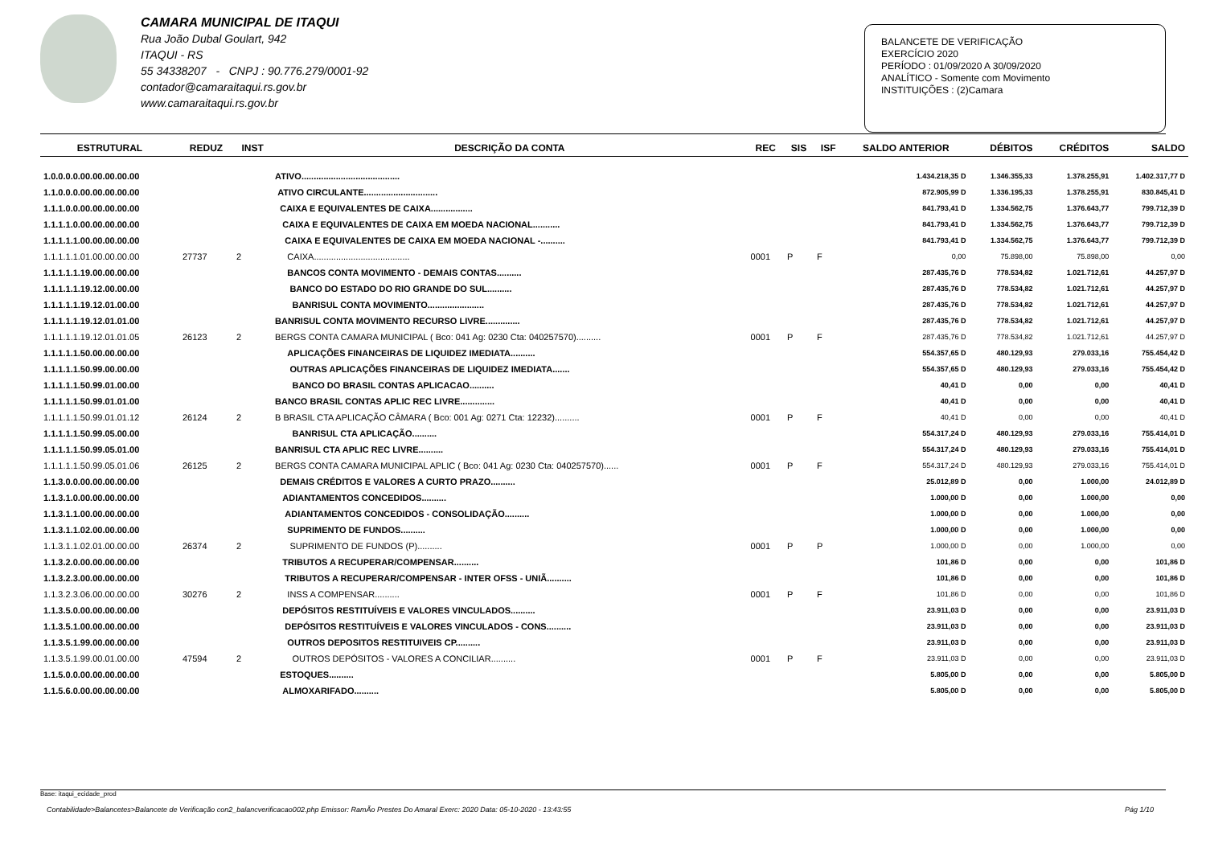CAMARA MUNICIPAL DE ITAQUI
Rua João Dubal Goulart, 942
ITAQUI - RS
55 34338207 - CNPJ : 90.776.279/0001-92
contador@camaraitaqui.rs.gov.br
www.camaraitaqui.rs.gov.br
BALANCETE DE VERIFICAÇÃO
EXERCÍCIO 2020
PERÍODO : 01/09/2020 A 30/09/2020
ANALÍTICO - Somente com Movimento
INSTITUIÇÕES : (2)Camara
| ESTRUTURAL | REDUZ | INST | DESCRIÇÃO DA CONTA | REC | SIS | ISF | SALDO ANTERIOR | DÉBITOS | CRÉDITOS | SALDO |
| --- | --- | --- | --- | --- | --- | --- | --- | --- | --- | --- |
| 1.0.0.0.0.00.00.00.00.00 | | | ATIVO........................................ | | | | 1.434.218,35 D | 1.346.355,33 | 1.378.255,91 | 1.402.317,77 D |
| 1.1.0.0.0.00.00.00.00.00 | | | ATIVO CIRCULANTE.............................. | | | | 872.905,99 D | 1.336.195,33 | 1.378.255,91 | 830.845,41 D |
| 1.1.1.0.0.00.00.00.00.00 | | | CAIXA E EQUIVALENTES DE CAIXA................. | | | | 841.793,41 D | 1.334.562,75 | 1.376.643,77 | 799.712,39 D |
| 1.1.1.1.0.00.00.00.00.00 | | | CAIXA E EQUIVALENTES DE CAIXA EM MOEDA NACIONAL........... | | | | 841.793,41 D | 1.334.562,75 | 1.376.643,77 | 799.712,39 D |
| 1.1.1.1.1.00.00.00.00.00 | | | CAIXA E EQUIVALENTES DE CAIXA EM MOEDA NACIONAL -.......... | | | | 841.793,41 D | 1.334.562,75 | 1.376.643,77 | 799.712,39 D |
| 1.1.1.1.1.01.00.00.00.00 | 27737 | 2 | CAIXA....................................... | 0001 | P | F | 0,00 | 75.898,00 | 75.898,00 | 0,00 |
| 1.1.1.1.1.19.00.00.00.00 | | | BANCOS CONTA MOVIMENTO - DEMAIS CONTAS.......... | | | | 287.435,76 D | 778.534,82 | 1.021.712,61 | 44.257,97 D |
| 1.1.1.1.1.19.12.00.00.00 | | | BANCO DO ESTADO DO RIO GRANDE DO SUL.......... | | | | 287.435,76 D | 778.534,82 | 1.021.712,61 | 44.257,97 D |
| 1.1.1.1.1.19.12.01.00.00 | | | BANRISUL CONTA MOVIMENTO....................... | | | | 287.435,76 D | 778.534,82 | 1.021.712,61 | 44.257,97 D |
| 1.1.1.1.1.19.12.01.01.00 | | | BANRISUL CONTA MOVIMENTO RECURSO LIVRE.............. | | | | 287.435,76 D | 778.534,82 | 1.021.712,61 | 44.257,97 D |
| 1.1.1.1.1.19.12.01.01.05 | 26123 | 2 | BERGS CONTA CAMARA MUNICIPAL ( Bco: 041 Ag: 0230 Cta: 040257570).......... | 0001 | P | F | 287.435,76 D | 778.534,82 | 1.021.712,61 | 44.257,97 D |
| 1.1.1.1.1.50.00.00.00.00 | | | APLICAÇÕES FINANCEIRAS DE LIQUIDEZ IMEDIATA.......... | | | | 554.357,65 D | 480.129,93 | 279.033,16 | 755.454,42 D |
| 1.1.1.1.1.50.99.00.00.00 | | | OUTRAS APLICAÇÕES FINANCEIRAS DE LIQUIDEZ IMEDIATA....... | | | | 554.357,65 D | 480.129,93 | 279.033,16 | 755.454,42 D |
| 1.1.1.1.1.50.99.01.00.00 | | | BANCO DO BRASIL CONTAS APLICACAO.......... | | | | 40,41 D | 0,00 | 0,00 | 40,41 D |
| 1.1.1.1.1.50.99.01.01.00 | | | BANCO BRASIL CONTAS APLIC REC LIVRE.............. | | | | 40,41 D | 0,00 | 0,00 | 40,41 D |
| 1.1.1.1.1.50.99.01.01.12 | 26124 | 2 | B BRASIL CTA APLICAÇÃO CÂMARA ( Bco: 001 Ag: 0271 Cta: 12232).......... | 0001 | P | F | 40,41 D | 0,00 | 0,00 | 40,41 D |
| 1.1.1.1.1.50.99.05.00.00 | | | BANRISUL CTA APLICAÇÃO.......... | | | | 554.317,24 D | 480.129,93 | 279.033,16 | 755.414,01 D |
| 1.1.1.1.1.50.99.05.01.00 | | | BANRISUL CTA APLIC REC LIVRE.......... | | | | 554.317,24 D | 480.129,93 | 279.033,16 | 755.414,01 D |
| 1.1.1.1.1.50.99.05.01.06 | 26125 | 2 | BERGS CONTA CAMARA MUNICIPAL APLIC ( Bco: 041 Ag: 0230 Cta: 040257570)...... | 0001 | P | F | 554.317,24 D | 480.129,93 | 279.033,16 | 755.414,01 D |
| 1.1.3.0.0.00.00.00.00.00 | | | DEMAIS CRÉDITOS E VALORES A CURTO PRAZO.......... | | | | 25.012,89 D | 0,00 | 1.000,00 | 24.012,89 D |
| 1.1.3.1.0.00.00.00.00.00 | | | ADIANTAMENTOS CONCEDIDOS.......... | | | | 1.000,00 D | 0,00 | 1.000,00 | 0,00 |
| 1.1.3.1.1.00.00.00.00.00 | | | ADIANTAMENTOS CONCEDIDOS - CONSOLIDAÇÃO.......... | | | | 1.000,00 D | 0,00 | 1.000,00 | 0,00 |
| 1.1.3.1.1.02.00.00.00.00 | | | SUPRIMENTO DE FUNDOS.......... | | | | 1.000,00 D | 0,00 | 1.000,00 | 0,00 |
| 1.1.3.1.1.02.01.00.00.00 | 26374 | 2 | SUPRIMENTO DE FUNDOS (P).......... | 0001 | P | P | 1.000,00 D | 0,00 | 1.000,00 | 0,00 |
| 1.1.3.2.0.00.00.00.00.00 | | | TRIBUTOS A RECUPERAR/COMPENSAR.......... | | | | 101,86 D | 0,00 | 0,00 | 101,86 D |
| 1.1.3.2.3.00.00.00.00.00 | | | TRIBUTOS A RECUPERAR/COMPENSAR - INTER OFSS - UNIÃ.......... | | | | 101,86 D | 0,00 | 0,00 | 101,86 D |
| 1.1.3.2.3.06.00.00.00.00 | 30276 | 2 | INSS A COMPENSAR.......... | 0001 | P | F | 101,86 D | 0,00 | 0,00 | 101,86 D |
| 1.1.3.5.0.00.00.00.00.00 | | | DEPÓSITOS RESTITUÍVEIS E VALORES VINCULADOS.......... | | | | 23.911,03 D | 0,00 | 0,00 | 23.911,03 D |
| 1.1.3.5.1.00.00.00.00.00 | | | DEPÓSITOS RESTITUÍVEIS E VALORES VINCULADOS - CONS.......... | | | | 23.911,03 D | 0,00 | 0,00 | 23.911,03 D |
| 1.1.3.5.1.99.00.00.00.00 | | | OUTROS DEPOSITOS RESTITUIVEIS CP.......... | | | | 23.911,03 D | 0,00 | 0,00 | 23.911,03 D |
| 1.1.3.5.1.99.00.01.00.00 | 47594 | 2 | OUTROS DEPÓSITOS - VALORES A CONCILIAR.......... | 0001 | P | F | 23.911,03 D | 0,00 | 0,00 | 23.911,03 D |
| 1.1.5.0.0.00.00.00.00.00 | | | ESTOQUES.......... | | | | 5.805,00 D | 0,00 | 0,00 | 5.805,00 D |
| 1.1.5.6.0.00.00.00.00.00 | | | ALMOXARIFADO.......... | | | | 5.805,00 D | 0,00 | 0,00 | 5.805,00 D |
Base: itaqui_ecidade_prod
Contabilidade>Balancetes>Balancete de Verificação con2_balancverificacao002.php Emissor: RamÃo Prestes Do Amaral Exerc: 2020 Data: 05-10-2020 - 13:43:55 Pág 1/10